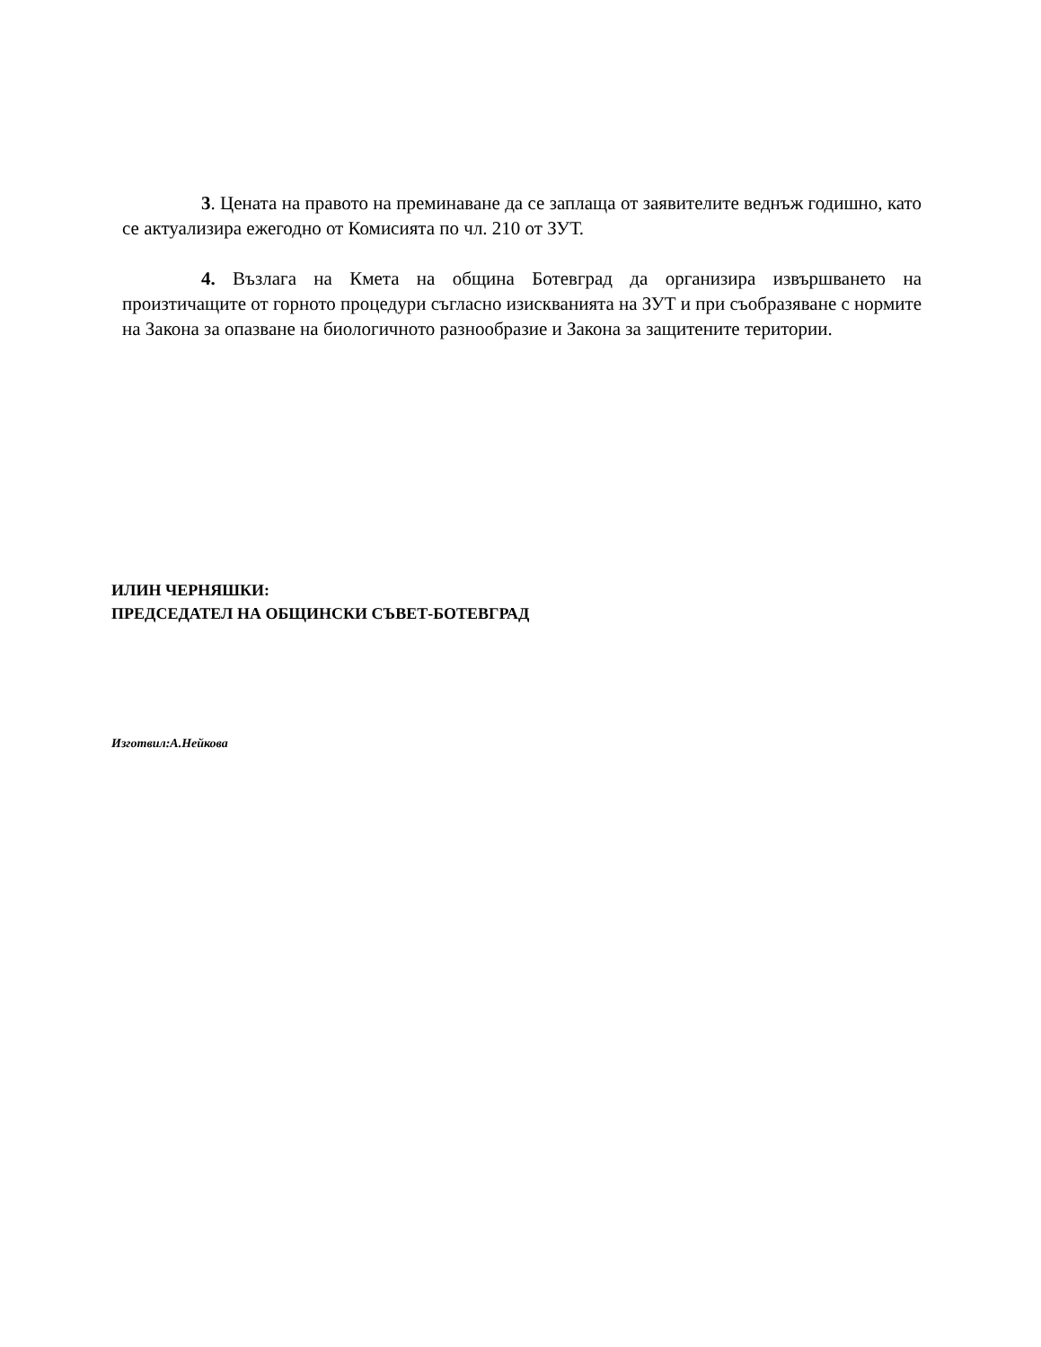3. Цената на правото на преминаване да се заплаща от заявителите веднъж годишно, като се актуализира ежегодно от Комисията по чл. 210 от ЗУТ.
4. Възлага на Кмета на община Ботевград да организира извършването на произтичащите от горното процедури съгласно изискванията на ЗУТ и при съобразяване с нормите на Закона за опазване на биологичното разнообразие и Закона за защитените територии.
ИЛИН ЧЕРНЯШКИ:
ПРЕДСЕДАТЕЛ НА ОБЩИНСКИ СЪВЕТ-БОТЕВГРАД
Изготвил:А.Нейкова